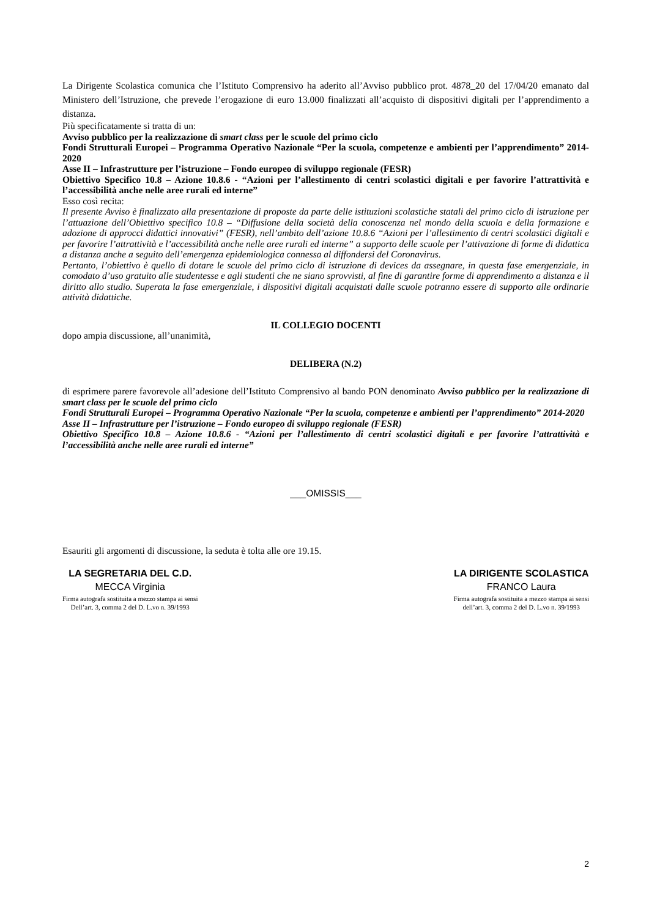La Dirigente Scolastica comunica che l’Istituto Comprensivo ha aderito all’Avviso pubblico prot. 4878_20 del 17/04/20 emanato dal Ministero dell’Istruzione, che prevede l’erogazione di euro 13.000 finalizzati all’acquisto di dispositivi digitali per l’apprendimento a distanza.
Più specificatamente si tratta di un:
Avviso pubblico per la realizzazione di smart class per le scuole del primo ciclo
Fondi Strutturali Europei – Programma Operativo Nazionale “Per la scuola, competenze e ambienti per l’apprendimento” 2014-2020
Asse II – Infrastrutture per l’istruzione – Fondo europeo di sviluppo regionale (FESR)
Obiettivo Specifico 10.8 – Azione 10.8.6 - “Azioni per l’allestimento di centri scolastici digitali e per favorire l’attrattività e l’accessibilità anche nelle aree rurali ed interne”
Esso così recita:
Il presente Avviso è finalizzato alla presentazione di proposte da parte delle istituzioni scolastiche statali del primo ciclo di istruzione per l’attuazione dell’Obiettivo specifico 10.8 – “Diffusione della società della conoscenza nel mondo della scuola e della formazione e adozione di approcci didattici innovativi” (FESR), nell’ambito dell’azione 10.8.6 “Azioni per l’allestimento di centri scolastici digitali e per favorire l’attrattività e l’accessibilità anche nelle aree rurali ed interne” a supporto delle scuole per l’attivazione di forme di didattica a distanza anche a seguito dell’emergenza epidemiologica connessa al diffondersi del Coronavirus.
Pertanto, l’obiettivo è quello di dotare le scuole del primo ciclo di istruzione di devices da assegnare, in questa fase emergenziale, in comodato d’uso gratuito alle studentesse e agli studenti che ne siano sprovvisti, al fine di garantire forme di apprendimento a distanza e il diritto allo studio. Superata la fase emergenziale, i dispositivi digitali acquistati dalle scuole potranno essere di supporto alle ordinarie attività didattiche.
IL COLLEGIO DOCENTI
dopo ampia discussione, all’unanimità,
DELIBERA (N.2)
di esprimere parere favorevole all’adesione dell’Istituto Comprensivo al bando PON denominato Avviso pubblico per la realizzazione di smart class per le scuole del primo ciclo
Fondi Strutturali Europei – Programma Operativo Nazionale “Per la scuola, competenze e ambienti per l’apprendimento” 2014-2020
Asse II – Infrastrutture per l’istruzione – Fondo europeo di sviluppo regionale (FESR)
Obiettivo Specifico 10.8 – Azione 10.8.6 - “Azioni per l’allestimento di centri scolastici digitali e per favorire l’attrattività e l’accessibilità anche nelle aree rurali ed interne”
___OMISSIS___
Esauriti gli argomenti di discussione, la seduta è tolta alle ore 19.15.
LA SEGRETARIA DEL C.D.
MECCA Virginia
Firma autografa sostituita a mezzo stampa ai sensi
Dell’art. 3, comma 2 del D. L.vo n. 39/1993
LA DIRIGENTE SCOLASTICA
FRANCO Laura
Firma autografa sostituita a mezzo stampa ai sensi
dell’art. 3, comma 2 del D. L.vo n. 39/1993
2